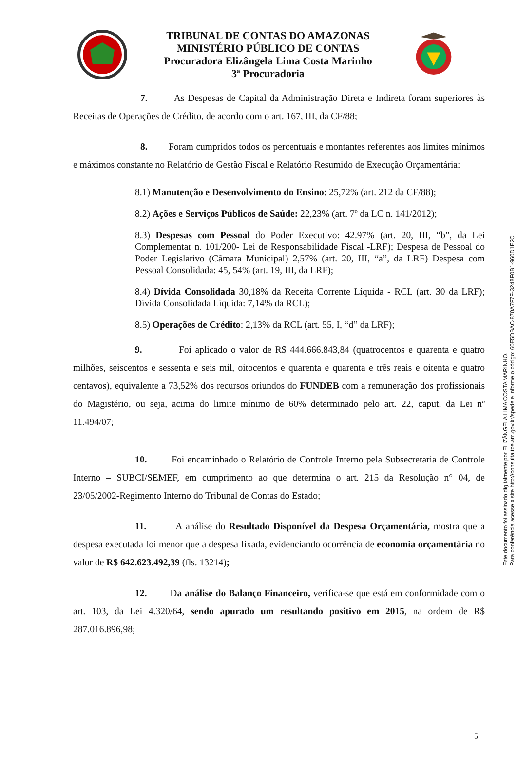TRIBUNAL DE CONTAS DO AMAZONAS
MINISTÉRIO PÚBLICO DE CONTAS
Procuradora Elizângela Lima Costa Marinho
3ª Procuradoria
7. As Despesas de Capital da Administração Direta e Indireta foram superiores às Receitas de Operações de Crédito, de acordo com o art. 167, III, da CF/88;
8. Foram cumpridos todos os percentuais e montantes referentes aos limites mínimos e máximos constante no Relatório de Gestão Fiscal e Relatório Resumido de Execução Orçamentária:
8.1) Manutenção e Desenvolvimento do Ensino: 25,72% (art. 212 da CF/88);
8.2) Ações e Serviços Públicos de Saúde: 22,23% (art. 7º da LC n. 141/2012);
8.3) Despesas com Pessoal do Poder Executivo: 42.97% (art. 20, III, “b”, da Lei Complementar n. 101/200- Lei de Responsabilidade Fiscal -LRF); Despesa de Pessoal do Poder Legislativo (Câmara Municipal) 2,57% (art. 20, III, “a”, da LRF) Despesa com Pessoal Consolidada: 45, 54% (art. 19, III, da LRF);
8.4) Dívida Consolidada 30,18% da Receita Corrente Líquida - RCL (art. 30 da LRF); Dívida Consolidada Líquida: 7,14% da RCL);
8.5) Operações de Crédito: 2,13% da RCL (art. 55, I, “d” da LRF);
9. Foi aplicado o valor de R$ 444.666.843,84 (quatrocentos e quarenta e quatro milhões, seiscentos e sessenta e seis mil, oitocentos e quarenta e quarenta e três reais e oitenta e quatro centavos), equivalente a 73,52% dos recursos oriundos do FUNDEB com a remuneração dos profissionais do Magistério, ou seja, acima do limite mínimo de 60% determinado pelo art. 22, caput, da Lei nº 11.494/07;
10. Foi encaminhado o Relatório de Controle Interno pela Subsecretaria de Controle Interno – SUBCI/SEMEF, em cumprimento ao que determina o art. 215 da Resolução n° 04, de 23/05/2002-Regimento Interno do Tribunal de Contas do Estado;
11. A análise do Resultado Disponível da Despesa Orçamentária, mostra que a despesa executada foi menor que a despesa fixada, evidenciando ocorrência de economia orçamentária no valor de R$ 642.623.492,39 (fls. 13214);
12. Da análise do Balanço Financeiro, verifica-se que está em conformidade com o art. 103, da Lei 4.320/64, sendo apurado um resultando positivo em 2015, na ordem de R$ 287.016.896,98;
5
Este documento foi assinado digitalmente por ELIZÂNGELA LIMA COSTA MARINHO.
Para conferência acesse o site http://consulta.tce.am.gov.br/spede e informe o código: 60E5DBAC-870A7F7F-324BF0B1-960D1E2C